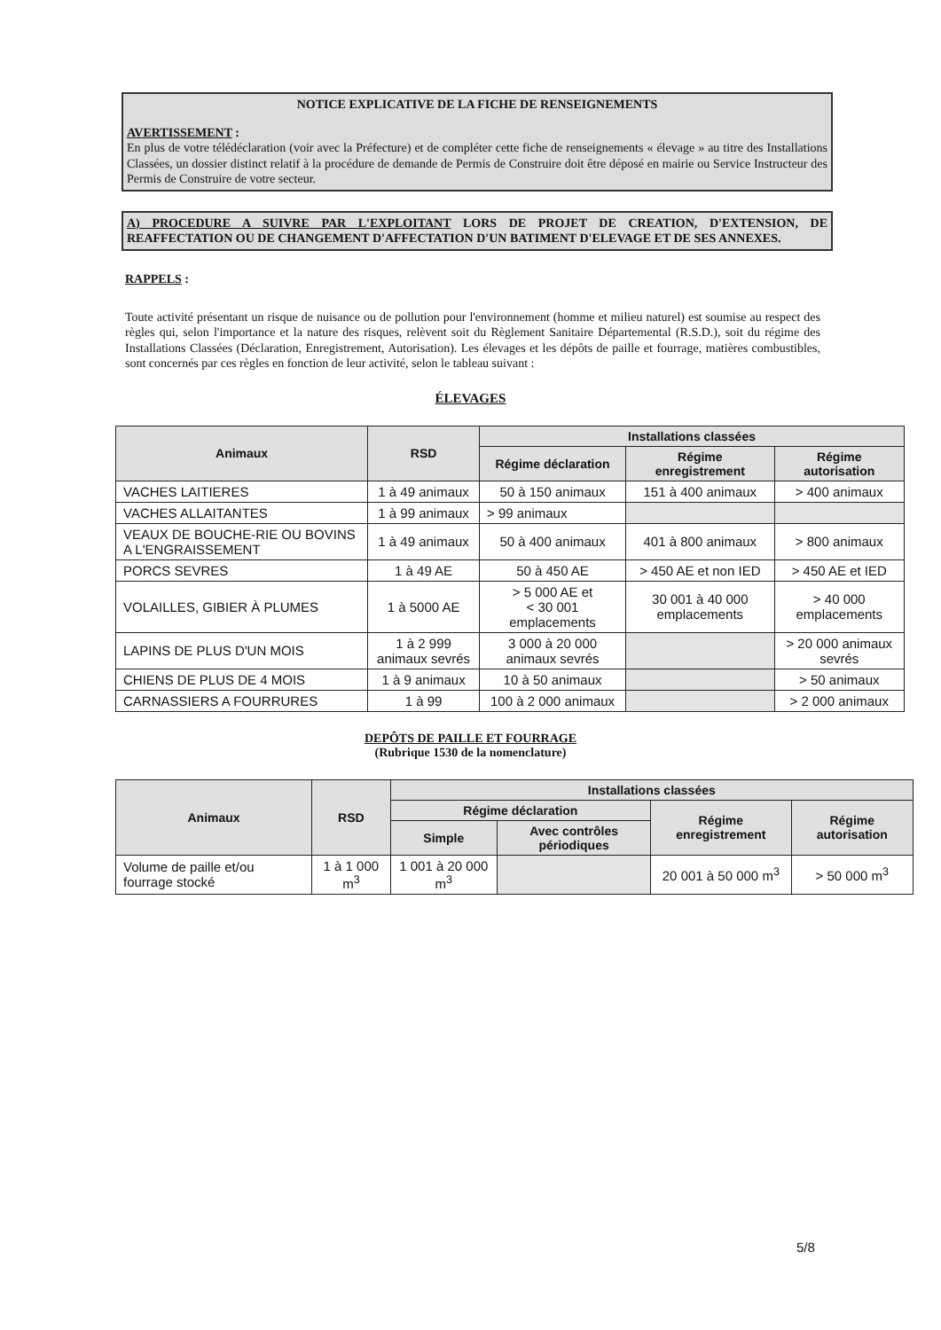NOTICE EXPLICATIVE DE LA FICHE DE RENSEIGNEMENTS
AVERTISSEMENT :
En plus de votre télédéclaration (voir avec la Préfecture) et de compléter cette fiche de renseignements « élevage » au titre des Installations Classées, un dossier distinct relatif à la procédure de demande de Permis de Construire doit être déposé en mairie ou Service Instructeur des Permis de Construire de votre secteur.
A) PROCEDURE A SUIVRE PAR L'EXPLOITANT LORS DE PROJET DE CREATION, D'EXTENSION, DE REAFFECTATION OU DE CHANGEMENT D'AFFECTATION D'UN BATIMENT D'ELEVAGE ET DE SES ANNEXES.
RAPPELS :
Toute activité présentant un risque de nuisance ou de pollution pour l'environnement (homme et milieu naturel) est soumise au respect des règles qui, selon l'importance et la nature des risques, relèvent soit du Règlement Sanitaire Départemental (R.S.D.), soit du régime des Installations Classées (Déclaration, Enregistrement, Autorisation). Les élevages et les dépôts de paille et fourrage, matières combustibles, sont concernés par ces règles en fonction de leur activité, selon le tableau suivant :
ÉLEVAGES
| Animaux | RSD | Installations classées | | |
| --- | --- | --- | --- | --- |
| | | Régime déclaration | Régime enregistrement | Régime autorisation |
| VACHES LAITIERES | 1 à 49 animaux | 50 à 150 animaux | 151 à 400 animaux | > 400 animaux |
| VACHES ALLAITANTES | 1 à 99 animaux | > 99 animaux | | |
| VEAUX DE BOUCHE-RIE OU BOVINS A L'ENGRAISSEMENT | 1 à 49 animaux | 50 à 400 animaux | 401 à 800 animaux | > 800 animaux |
| PORCS SEVRES | 1 à 49 AE | 50 à 450 AE | > 450 AE et non IED | > 450 AE et IED |
| VOLAILLES, GIBIER À PLUMES | 1 à 5000 AE | > 5 000 AE et < 30 001 emplacements | 30 001 à 40 000 emplacements | > 40 000 emplacements |
| LAPINS DE PLUS D'UN MOIS | 1 à 2 999 animaux sevrés | 3 000 à 20 000 animaux sevrés | | > 20 000 animaux sevrés |
| CHIENS DE PLUS DE 4 MOIS | 1 à 9 animaux | 10 à 50 animaux | | > 50 animaux |
| CARNASSIERS A FOURRURES | 1 à 99 | 100 à 2 000 animaux | | > 2 000 animaux |
DEPÔTS DE PAILLE ET FOURRAGE
(Rubrique 1530 de la nomenclature)
| Animaux | RSD | Installations classées | | | |
| --- | --- | --- | --- | --- | --- |
| | | Régime déclaration | | Régime enregistrement | Régime autorisation |
| | | Simple | Avec contrôles périodiques | | |
| Volume de paille et/ou fourrage stocké | 1 à 1 000 m<sup>3</sup> | 1 001 à 20 000 m<sup>3</sup> | | 20 001 à 50 000 m<sup>3</sup> | > 50 000 m<sup>3</sup> |
5/8